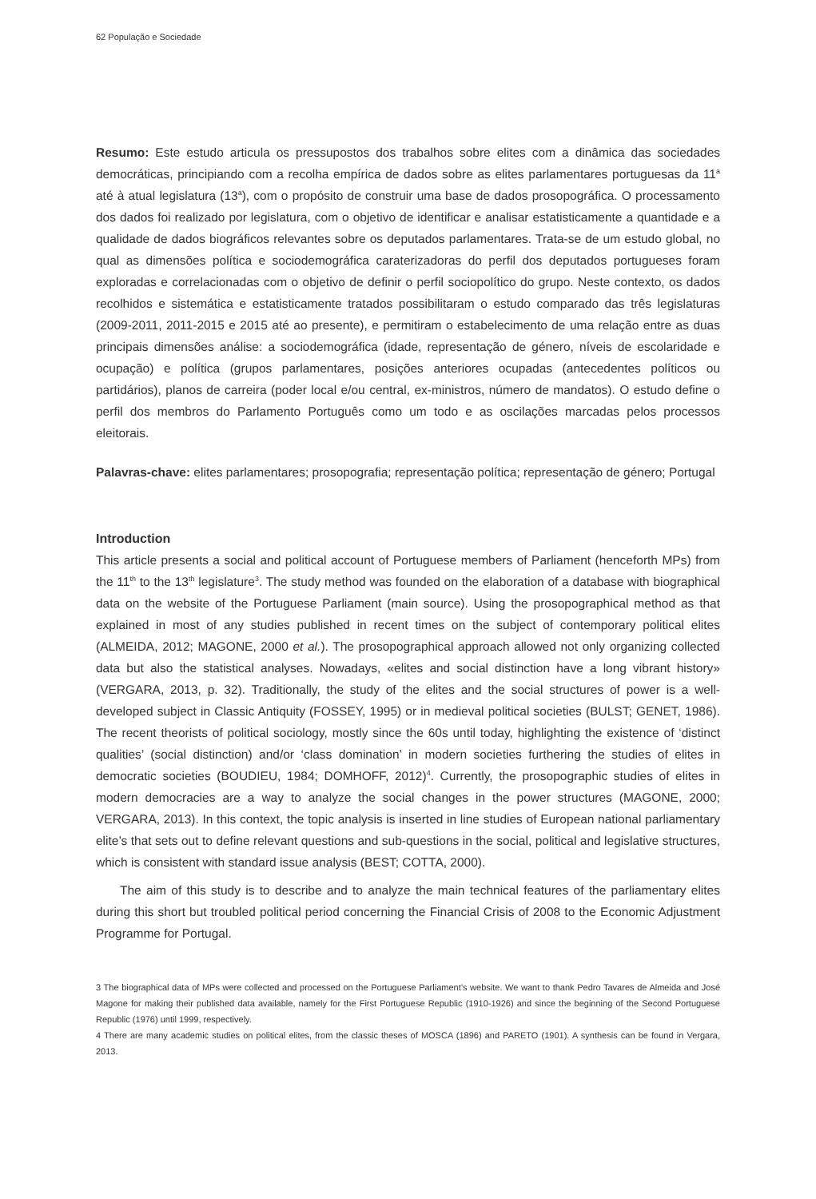62 População e Sociedade
Resumo: Este estudo articula os pressupostos dos trabalhos sobre elites com a dinâmica das sociedades democráticas, principiando com a recolha empírica de dados sobre as elites parlamentares portuguesas da 11<sup>a</sup> até à atual legislatura (13<sup>a</sup>), com o propósito de construir uma base de dados prosopográfica. O processamento dos dados foi realizado por legislatura, com o objetivo de identificar e analisar estatisticamente a quantidade e a qualidade de dados biográficos relevantes sobre os deputados parlamentares. Trata-se de um estudo global, no qual as dimensões política e sociodemográfica caraterizadoras do perfil dos deputados portugueses foram exploradas e correlacionadas com o objetivo de definir o perfil sociopolítico do grupo. Neste contexto, os dados recolhidos e sistemática e estatisticamente tratados possibilitaram o estudo comparado das três legislaturas (2009-2011, 2011-2015 e 2015 até ao presente), e permitiram o estabelecimento de uma relação entre as duas principais dimensões análise: a sociodemográfica (idade, representação de género, níveis de escolaridade e ocupação) e política (grupos parlamentares, posições anteriores ocupadas (antecedentes políticos ou partidários), planos de carreira (poder local e/ou central, ex-ministros, número de mandatos). O estudo define o perfil dos membros do Parlamento Português como um todo e as oscilações marcadas pelos processos eleitorais.
Palavras-chave: elites parlamentares; prosopografia; representação política; representação de género; Portugal
Introduction
This article presents a social and political account of Portuguese members of Parliament (henceforth MPs) from the 11<sup>th</sup> to the 13<sup>th</sup> legislature<sup>3</sup>. The study method was founded on the elaboration of a database with biographical data on the website of the Portuguese Parliament (main source). Using the prosopographical method as that explained in most of any studies published in recent times on the subject of contemporary political elites (ALMEIDA, 2012; MAGONE, 2000 et al.). The prosopographical approach allowed not only organizing collected data but also the statistical analyses. Nowadays, «elites and social distinction have a long vibrant history» (VERGARA, 2013, p. 32). Traditionally, the study of the elites and the social structures of power is a well-developed subject in Classic Antiquity (FOSSEY, 1995) or in medieval political societies (BULST; GENET, 1986). The recent theorists of political sociology, mostly since the 60s until today, highlighting the existence of ‘distinct qualities’ (social distinction) and/or ‘class domination’ in modern societies furthering the studies of elites in democratic societies (BOUDIEU, 1984; DOMHOFF, 2012)<sup>4</sup>. Currently, the prosopographic studies of elites in modern democracies are a way to analyze the social changes in the power structures (MAGONE, 2000; VERGARA, 2013). In this context, the topic analysis is inserted in line studies of European national parliamentary elite’s that sets out to define relevant questions and sub-questions in the social, political and legislative structures, which is consistent with standard issue analysis (BEST; COTTA, 2000).
The aim of this study is to describe and to analyze the main technical features of the parliamentary elites during this short but troubled political period concerning the Financial Crisis of 2008 to the Economic Adjustment Programme for Portugal.
3 The biographical data of MPs were collected and processed on the Portuguese Parliament’s website. We want to thank Pedro Tavares de Almeida and José Magone for making their published data available, namely for the First Portuguese Republic (1910-1926) and since the beginning of the Second Portuguese Republic (1976) until 1999, respectively.
4 There are many academic studies on political elites, from the classic theses of MOSCA (1896) and PARETO (1901). A synthesis can be found in Vergara, 2013.